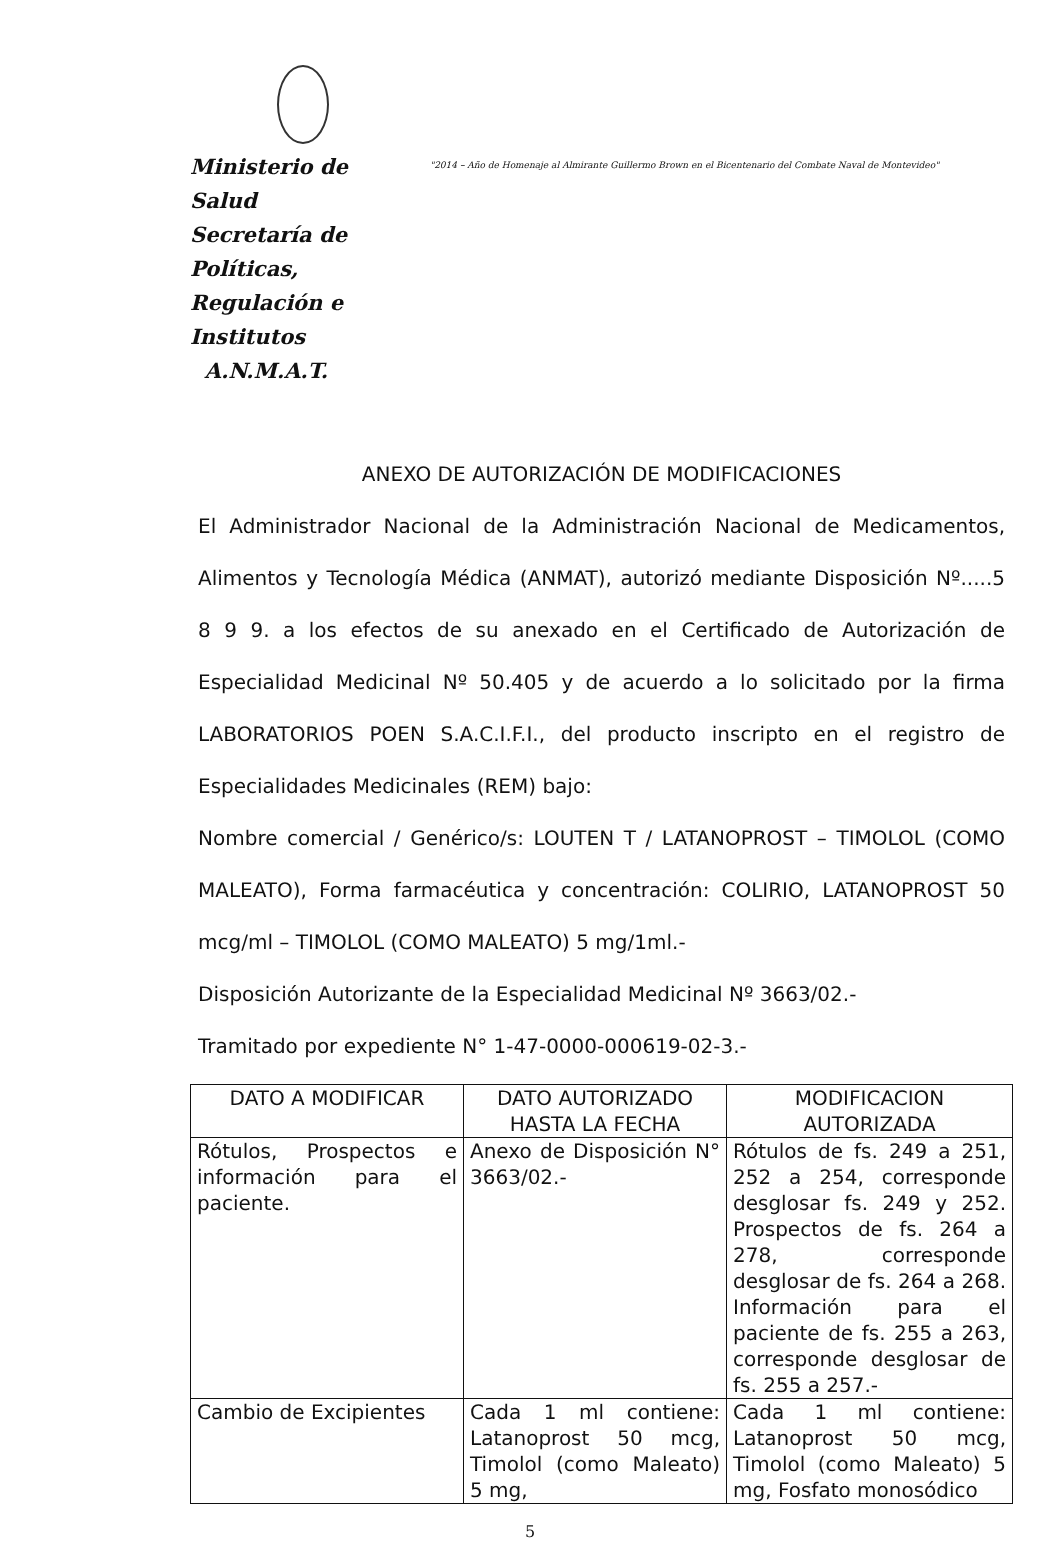Ministerio de Salud
Secretaría de Políticas, Regulación e Institutos
A.N.M.A.T.
"2014 – Año de Homenaje al Almirante Guillermo Brown en el Bicentenario del Combate Naval de Montevideo"
ANEXO DE AUTORIZACIÓN DE MODIFICACIONES
El Administrador Nacional de la Administración Nacional de Medicamentos, Alimentos y Tecnología Médica (ANMAT), autorizó mediante Disposición Nº.....5 8 9 9. a los efectos de su anexado en el Certificado de Autorización de Especialidad Medicinal Nº 50.405 y de acuerdo a lo solicitado por la firma LABORATORIOS POEN S.A.C.I.F.I., del producto inscripto en el registro de Especialidades Medicinales (REM) bajo:
Nombre comercial / Genérico/s: LOUTEN T / LATANOPROST – TIMOLOL (COMO MALEATO), Forma farmacéutica y concentración: COLIRIO, LATANOPROST 50 mcg/ml – TIMOLOL (COMO MALEATO) 5 mg/1ml.-
Disposición Autorizante de la Especialidad Medicinal Nº 3663/02.-
Tramitado por expediente N° 1-47-0000-000619-02-3.-
| DATO A MODIFICAR | DATO AUTORIZADO HASTA LA FECHA | MODIFICACION AUTORIZADA |
| --- | --- | --- |
| Rótulos, Prospectos e información para el paciente. | Anexo de Disposición N° 3663/02.- | Rótulos de fs. 249 a 251, 252 a 254, corresponde desglosar fs. 249 y 252. Prospectos de fs. 264 a 278, corresponde desglosar de fs. 264 a 268. Información para el paciente de fs. 255 a 263, corresponde desglosar de fs. 255 a 257.- |
| Cambio de Excipientes | Cada 1 ml contiene: Latanoprost 50 mcg, Timolol (como Maleato) 5 mg, | Cada 1 ml contiene: Latanoprost 50 mcg, Timolol (como Maleato) 5 mg, Fosfato monosódico |
5